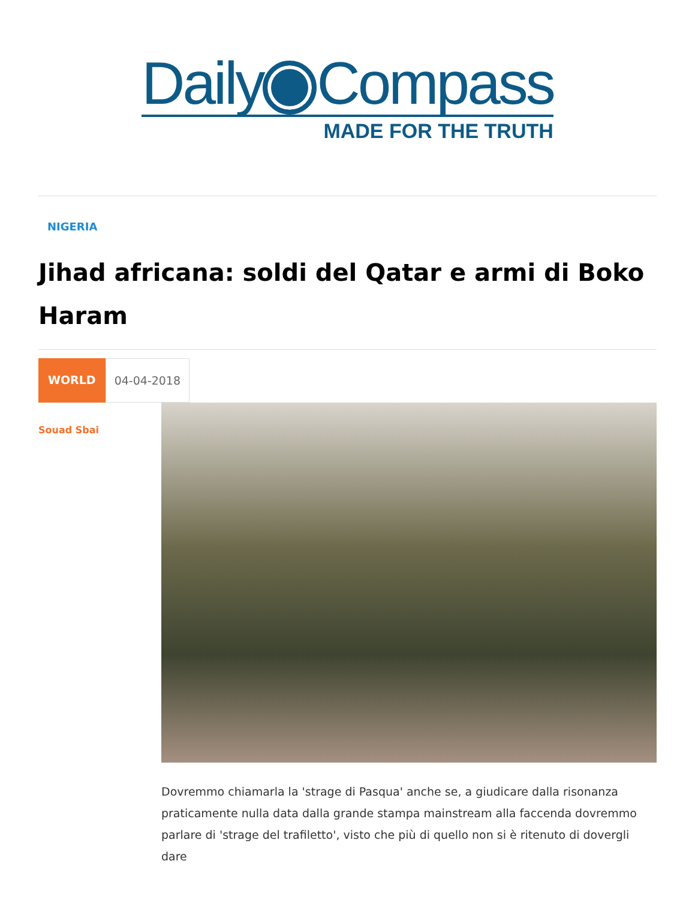Daily Compass
MADE FOR THE TRUTH
NIGERIA
Jihad africana: soldi del Qatar e armi di Boko Haram
WORLD 04-04-2018
Souad Sbai
Dovremmo chiamarla la 'strage di Pasqua' anche se, a giudicare dalla risonanza praticamente nulla data dalla grande stampa mainstream alla faccenda dovremmo parlare di 'strage del trafiletto', visto che più di quello non si è ritenuto di dovergli dare